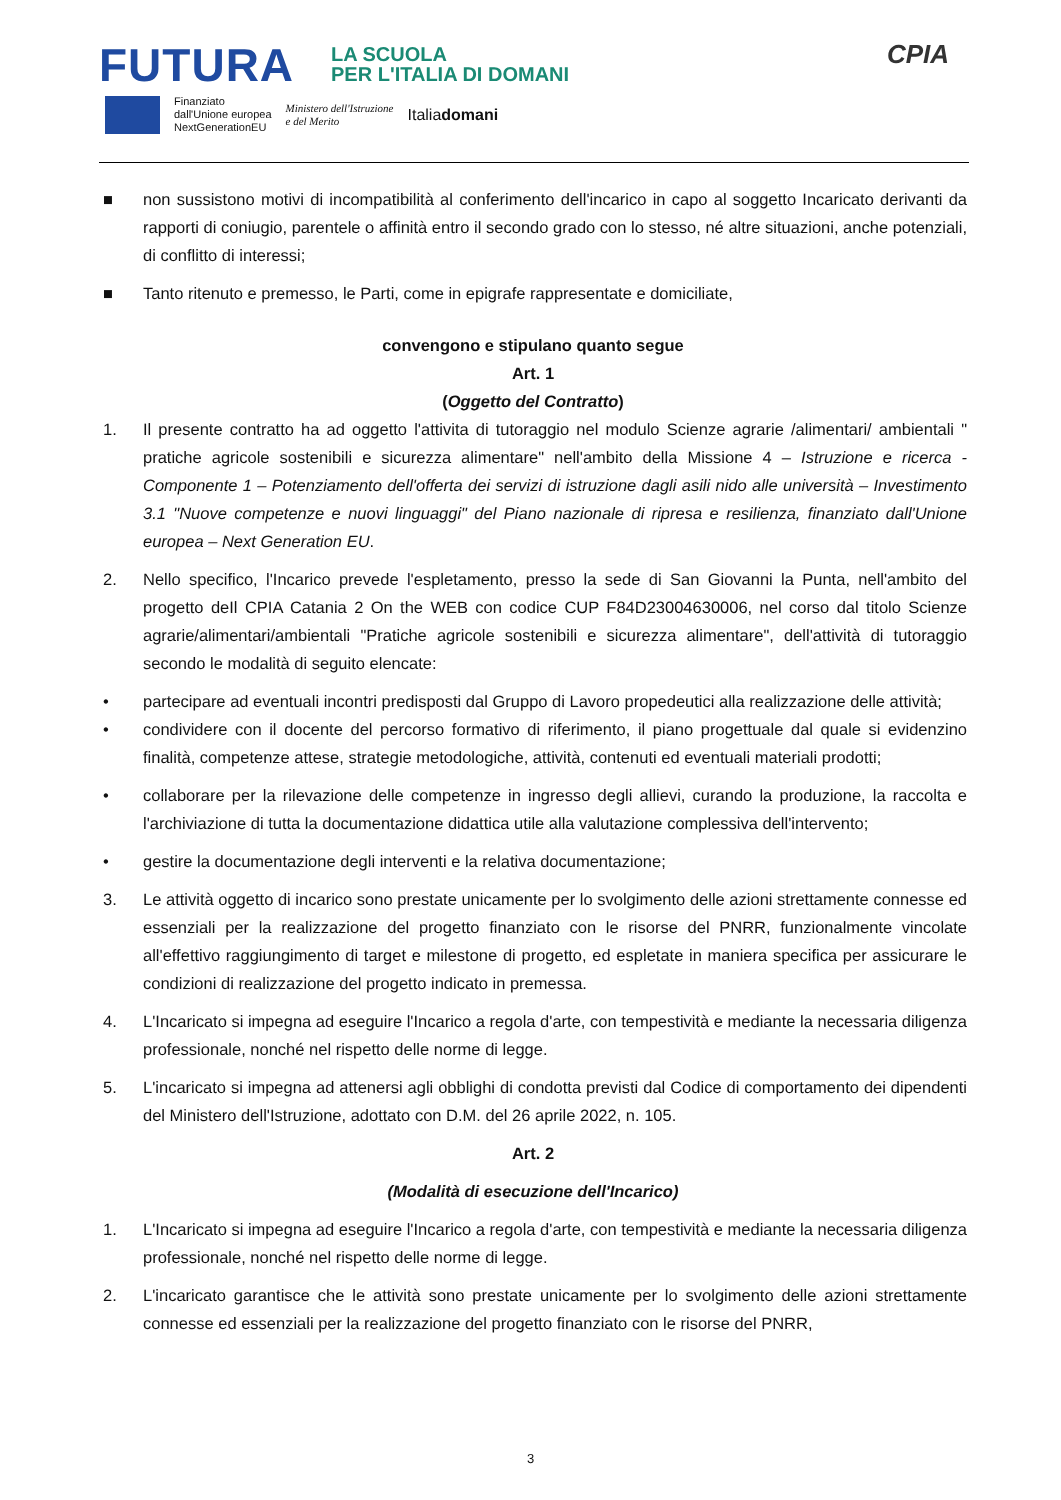FUTURA
LA SCUOLA
PER L'ITALIA DI DOMANI
Finanziato
dall'Unione europea
NextGenerationEU
Ministero dell'Istruzione
e del Merito
Italiadomani
CPIA
■ non sussistono motivi di incompatibilità al conferimento dell'incarico in capo al soggetto Incaricato derivanti da rapporti di coniugio, parentele o affinità entro il secondo grado con lo stesso, né altre situazioni, anche potenziali, di conflitto di interessi;
■ Tanto ritenuto e premesso, le Parti, come in epigrafe rappresentate e domiciliate,
convengono e stipulano quanto segue
Art. 1
(Oggetto del Contratto)
1. Il presente contratto ha ad oggetto l'attivita di tutoraggio nel modulo Scienze agrarie /alimentari/ ambientali " pratiche agricole sostenibili e sicurezza alimentare" nell'ambito della Missione 4 – Istruzione e ricerca - Componente 1 – Potenziamento dell'offerta dei servizi di istruzione dagli asili nido alle università – Investimento 3.1 "Nuove competenze e nuovi linguaggi" del Piano nazionale di ripresa e resilienza, finanziato dall'Unione europea – Next Generation EU.
2. Nello specifico, l'Incarico prevede l'espletamento, presso la sede di San Giovanni la Punta, nell'ambito del progetto deIl CPIA Catania 2 On the WEB con codice CUP F84D23004630006, nel corso dal titolo Scienze agrarie/alimentari/ambientali "Pratiche agricole sostenibili e sicurezza alimentare", dell'attività di tutoraggio secondo le modalità di seguito elencate:
• partecipare ad eventuali incontri predisposti dal Gruppo di Lavoro propedeutici alla realizzazione delle attività;
• condividere con il docente del percorso formativo di riferimento, il piano progettuale dal quale si evidenzino finalità, competenze attese, strategie metodologiche, attività, contenuti ed eventuali materiali prodotti;
• collaborare per la rilevazione delle competenze in ingresso degli allievi, curando la produzione, la raccolta e l'archiviazione di tutta la documentazione didattica utile alla valutazione complessiva dell'intervento;
• gestire la documentazione degli interventi e la relativa documentazione;
3. Le attività oggetto di incarico sono prestate unicamente per lo svolgimento delle azioni strettamente connesse ed essenziali per la realizzazione del progetto finanziato con le risorse del PNRR, funzionalmente vincolate all'effettivo raggiungimento di target e milestone di progetto, ed espletate in maniera specifica per assicurare le condizioni di realizzazione del progetto indicato in premessa.
4. L'Incaricato si impegna ad eseguire l'Incarico a regola d'arte, con tempestività e mediante la necessaria diligenza professionale, nonché nel rispetto delle norme di legge.
5. L'incaricato si impegna ad attenersi agli obblighi di condotta previsti dal Codice di comportamento dei dipendenti del Ministero dell'Istruzione, adottato con D.M. del 26 aprile 2022, n. 105.
Art. 2
(Modalità di esecuzione dell'Incarico)
1. L'Incaricato si impegna ad eseguire l'Incarico a regola d'arte, con tempestività e mediante la necessaria diligenza professionale, nonché nel rispetto delle norme di legge.
2. L'incaricato garantisce che le attività sono prestate unicamente per lo svolgimento delle azioni strettamente connesse ed essenziali per la realizzazione del progetto finanziato con le risorse del PNRR,
3